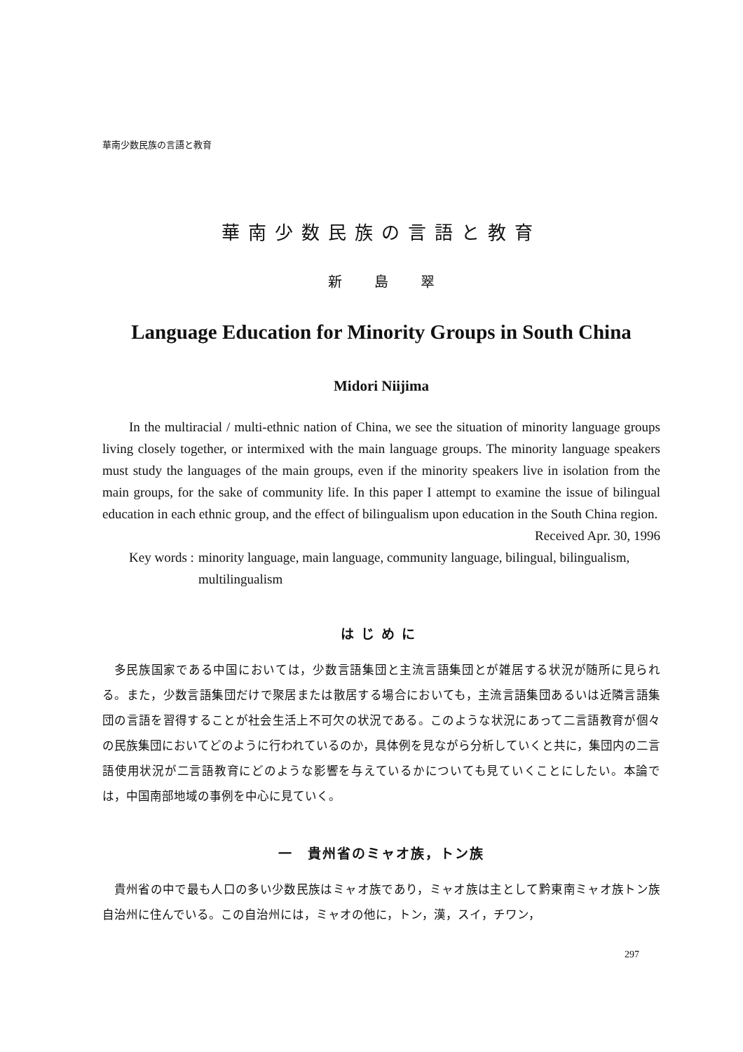華南少数民族の言語と教育
華南少数民族の言語と教育
新 島 翠
Language Education for Minority Groups in South China
Midori Niijima
In the multiracial / multi-ethnic nation of China, we see the situation of minority language groups living closely together, or intermixed with the main language groups. The minority language speakers must study the languages of the main groups, even if the minority speakers live in isolation from the main groups, for the sake of community life. In this paper I attempt to examine the issue of bilingual education in each ethnic group, and the effect of bilingualism upon education in the South China region.
Received Apr. 30, 1996
Key words : minority language, main language, community language, bilingual, bilingualism, multilingualism
はじめに
多民族国家である中国においては，少数言語集団と主流言語集団とが雑居する状況が随所に見られる。また，少数言語集団だけで聚居または散居する場合においても，主流言語集団あるいは近隣言語集団の言語を習得することが社会生活上不可欠の状況である。このような状況にあって二言語教育が個々の民族集団においてどのように行われているのか，具体例を見ながら分析していくと共に，集団内の二言語使用状況が二言語教育にどのような影響を与えているかについても見ていくことにしたい。本論では，中国南部地域の事例を中心に見ていく。
一　貴州省のミャオ族，トン族
貴州省の中で最も人口の多い少数民族はミャオ族であり，ミャオ族は主として黔東南ミャオ族トン族自治州に住んでいる。この自治州には，ミャオの他に，トン，漢，スイ，チワン，
297